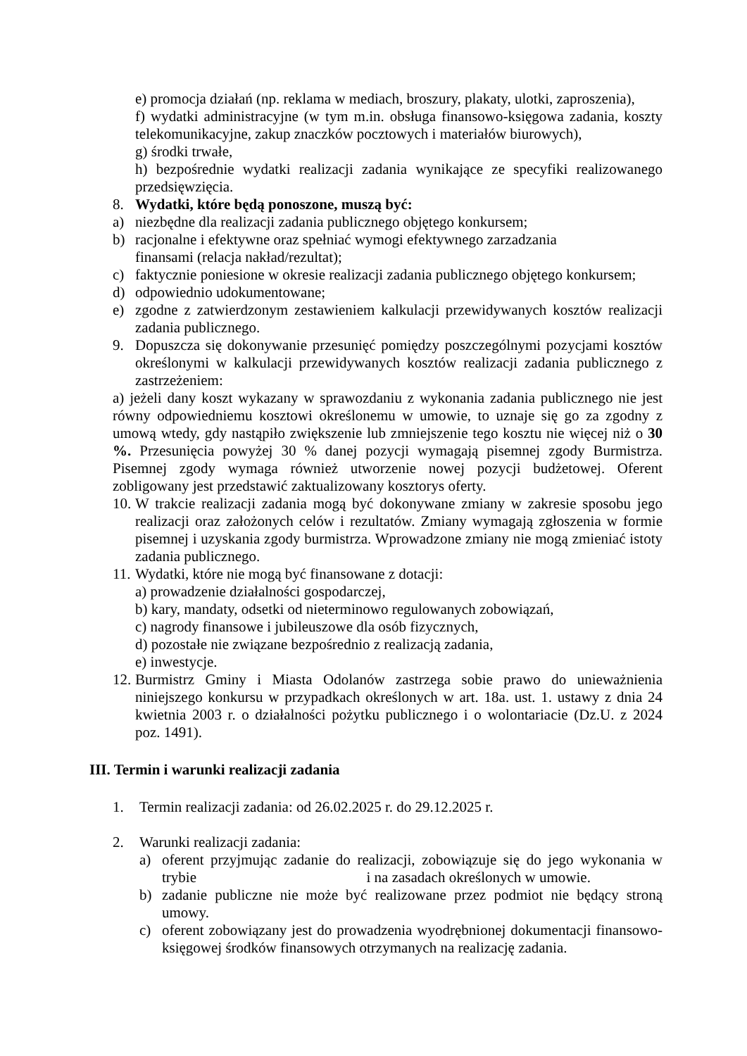e) promocja działań (np. reklama w mediach, broszury, plakaty, ulotki, zaproszenia),
f) wydatki administracyjne (w tym m.in. obsługa finansowo-księgowa zadania, koszty telekomunikacyjne, zakup znaczków pocztowych i materiałów biurowych),
g) środki trwałe,
h) bezpośrednie wydatki realizacji zadania wynikające ze specyfiki realizowanego przedsięwzięcia.
8. Wydatki, które będą ponoszone, muszą być:
a) niezbędne dla realizacji zadania publicznego objętego konkursem;
b) racjonalne i efektywne oraz spełniać wymogi efektywnego zarzadzania
finansami (relacja nakład/rezultat);
c) faktycznie poniesione w okresie realizacji zadania publicznego objętego konkursem;
d) odpowiednio udokumentowane;
e) zgodne z zatwierdzonym zestawieniem kalkulacji przewidywanych kosztów realizacji zadania publicznego.
9. Dopuszcza się dokonywanie przesunięć pomiędzy poszczególnymi pozycjami kosztów określonymi w kalkulacji przewidywanych kosztów realizacji zadania publicznego z zastrzeżeniem:
a) jeżeli dany koszt wykazany w sprawozdaniu z wykonania zadania publicznego nie jest równy odpowiedniemu kosztowi określonemu w umowie, to uznaje się go za zgodny z umową wtedy, gdy nastąpiło zwiększenie lub zmniejszenie tego kosztu nie więcej niż o 30 %. Przesunięcia powyżej 30 % danej pozycji wymagają pisemnej zgody Burmistrza. Pisemnej zgody wymaga również utworzenie nowej pozycji budżetowej. Oferent zobligowany jest przedstawić zaktualizowany kosztorys oferty.
10. W trakcie realizacji zadania mogą być dokonywane zmiany w zakresie sposobu jego realizacji oraz założonych celów i rezultatów. Zmiany wymagają zgłoszenia w formie pisemnej i uzyskania zgody burmistrza. Wprowadzone zmiany nie mogą zmieniać istoty zadania publicznego.
11. Wydatki, które nie mogą być finansowane z dotacji:
a) prowadzenie działalności gospodarczej,
b) kary, mandaty, odsetki od nieterminowo regulowanych zobowiązań,
c) nagrody finansowe i jubileuszowe dla osób fizycznych,
d) pozostałe nie związane bezpośrednio z realizacją zadania,
e) inwestycje.
12. Burmistrz Gminy i Miasta Odolanów zastrzega sobie prawo do unieważnienia niniejszego konkursu w przypadkach określonych w art. 18a. ust. 1. ustawy z dnia 24 kwietnia 2003 r. o działalności pożytku publicznego i o wolontariacie (Dz.U. z 2024 poz. 1491).
III. Termin i warunki realizacji zadania
1. Termin realizacji zadania: od 26.02.2025 r. do 29.12.2025 r.
2. Warunki realizacji zadania:
a) oferent przyjmując zadanie do realizacji, zobowiązuje się do jego wykonania w trybie i na zasadach określonych w umowie.
b) zadanie publiczne nie może być realizowane przez podmiot nie będący stroną umowy.
c) oferent zobowiązany jest do prowadzenia wyodrębnionej dokumentacji finansowo-księgowej środków finansowych otrzymanych na realizację zadania.